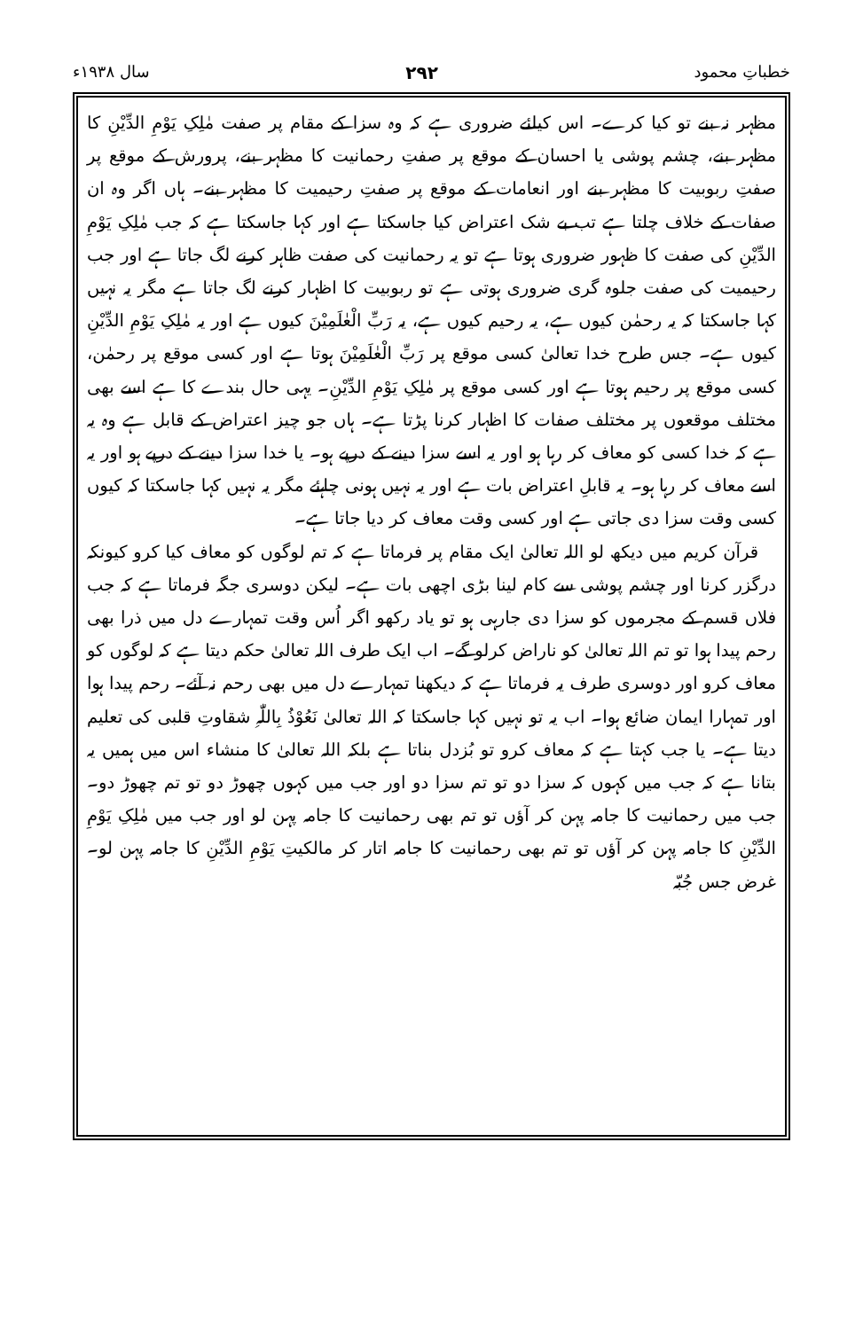خطباتِ محمود ۲۹۲ سال ۱۹۳۸ء
مظہر نہ بنے تو کیا کرے۔ اس کیلئے ضروری ہے کہ وہ سزا کے مقام پر صفت مٰلِکِ یَوْمِ الدِّیْنِ کا مظہر بنے، چشم پوشی یا احسان کے موقع پر صفتِ رحمانیت کا مظہر بنے، پرورش کے موقع پر صفتِ ربوبیت کا مظہر بنے اور انعامات کے موقع پر صفتِ رحیمیت کا مظہر بنے۔ ہاں اگر وہ ان صفات کے خلاف چلتا ہے تب بے شک اعتراض کیا جاسکتا ہے اور کہا جاسکتا ہے کہ جب مٰلِکِ یَوْمِ الدِّیْنِ کی صفت کا ظہور ضروری ہوتا ہے تو یہ رحمانیت کی صفت ظاہر کرنے لگ جاتا ہے اور جب رحیمیت کی صفت جلوہ گری ضروری ہوتی ہے تو ربوبیت کا اظہار کرنے لگ جاتا ہے مگر یہ نہیں کہا جاسکتا کہ یہ رحمٰن کیوں ہے، یہ رحیم کیوں ہے، یہ رَبِّ الْعٰلَمِیْنَ کیوں ہے اور یہ مٰلِکِ یَوْمِ الدِّیْنِ کیوں ہے۔ جس طرح خدا تعالیٰ کسی موقع پر رَبِّ الْعٰلَمِیْنَ ہوتا ہے اور کسی موقع پر رحمٰن، کسی موقع پر رحیم ہوتا ہے اور کسی موقع پر مٰلِکِ یَوْمِ الدِّیْنِ۔ یہی حال بندے کا ہے اسے بھی مختلف موقعوں پر مختلف صفات کا اظہار کرنا پڑتا ہے۔ ہاں جو چیز اعتراض کے قابل ہے وہ یہ ہے کہ خدا کسی کو معاف کر رہا ہو اور یہ اسے سزا دینے کے درپے ہو۔ یا خدا سزا دینے کے درپے ہو اور یہ اسے معاف کر رہا ہو۔ یہ قابلِ اعتراض بات ہے اور یہ نہیں ہونی چاہئے مگر یہ نہیں کہا جاسکتا کہ کیوں کسی وقت سزا دی جاتی ہے اور کسی وقت معاف کر دیا جاتا ہے۔
قرآن کریم میں دیکھ لو اللہ تعالیٰ ایک مقام پر فرماتا ہے کہ تم لوگوں کو معاف کیا کرو کیونکہ درگزر کرنا اور چشم پوشی سے کام لینا بڑی اچھی بات ہے۔ لیکن دوسری جگہ فرماتا ہے کہ جب فلاں قسم کے مجرموں کو سزا دی جارہی ہو تو یاد رکھو اگر اُس وقت تمہارے دل میں ذرا بھی رحم پیدا ہوا تو تم اللہ تعالیٰ کو ناراض کرلو گے۔ اب ایک طرف اللہ تعالیٰ حکم دیتا ہے کہ لوگوں کو معاف کرو اور دوسری طرف یہ فرماتا ہے کہ دیکھنا تمہارے دل میں بھی رحم نہ آئے۔ رحم پیدا ہوا اور تمہارا ایمان ضائع ہوا۔ اب یہ تو نہیں کہا جاسکتا کہ اللہ تعالیٰ نَعُوْذُ بِاللّٰہِ شقاوتِ قلبی کی تعلیم دیتا ہے۔ یا جب کہتا ہے کہ معاف کرو تو بُزدل بناتا ہے بلکہ اللہ تعالیٰ کا منشاء اس میں ہمیں یہ بتانا ہے کہ جب میں کہوں کہ سزا دو تو تم سزا دو اور جب میں کہوں چھوڑ دو تو تم چھوڑ دو۔ جب میں رحمانیت کا جامہ پہن کر آؤں تو تم بھی رحمانیت کا جامہ پہن لو اور جب میں مٰلِکِ یَوْمِ الدِّیْنِ کا جامہ پہن کر آؤں تو تم بھی رحمانیت کا جامہ اتار کر مالکیتِ یَوْمِ الدِّیْنِ کا جامہ پہن لو۔ غرض جس جُبّہ